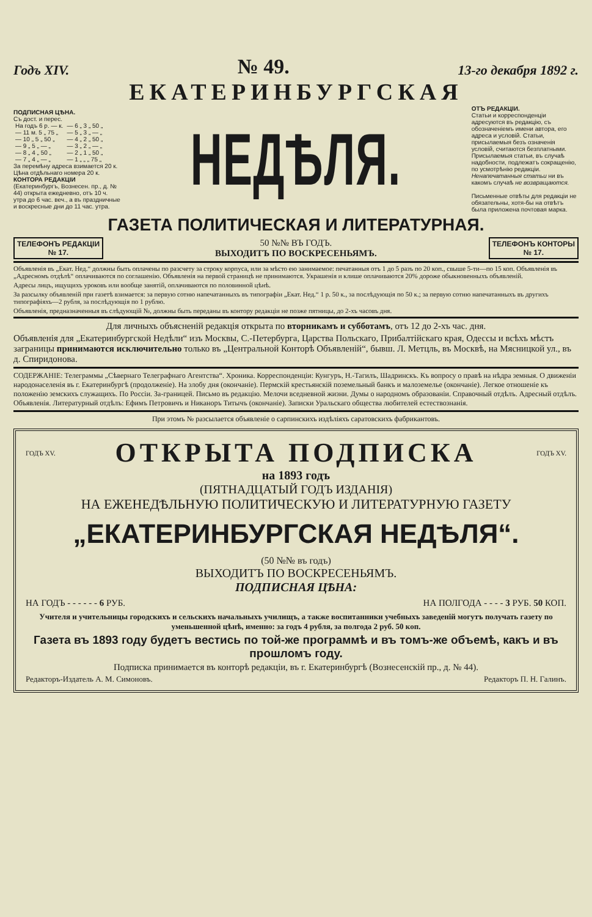Годъ XIV. № 49. 13-го декабря 1892 г.
ЕКАТЕРИНБУРГСКАЯ
ПОДПИСНАЯ ЦѢНА.
Съ дост. и перес.
| На годъ 6 р. — к. | — 6 „ 3 „ 50 „ |
| — 11 м. 5 „ 75 „ | — 5 „ 3 „ — „ |
| — 10 „ 5 „ 50 „ | — 4 „ 2 „ 50 „ |
| — 9 „ 5 „ — „ | — 3 „ 2 „ — „ |
| — 8 „ 4 „ 50 „ | — 2 „ 1 „ 50 „ |
| — 7 „ 4 „ — „ | — 1 „ „ „ 75 „ |
За перемѣну адреса взимается 20 к.
Цѣна отдѣльнаго номера 20 к.
КОНТОРА РЕДАКЦІИ
(Екатеринбургъ, Вознесен. пр., д. № 44) открыта ежедневно, отъ 10 ч. утра до 6 час. веч., а въ праздничные и воскресные дни до 11 час. утра.
НЕДѢЛЯ.
ОТЪ РЕДАКЦІИ.
Статьи и корреспонденціи адресуются въ редакцію, съ обозначеніемъ имени автора, его адреса и условій. Статьи, присылаемыя безъ означенія условій, считаются безплатными. Присылаемыя статьи, въ случаѣ надобности, подлежатъ сокращенію, по усмотрѣнію редакціи. Ненапечатанныя статьи ни въ какомъ случаѣ не возвращаются.
Письменные отвѣты для редакціи не обязательны, хотя-бы на отвѣтъ была приложена почтовая марка.
ГАЗЕТА ПОЛИТИЧЕСКАЯ И ЛИТЕРАТУРНАЯ.
ТЕЛЕФОНЪ РЕДАКЦІИ
№ 17.
50 №№ ВЪ ГОДЪ.
ВЫХОДИТЪ ПО ВОСКРЕСЕНЬЯМЪ.
ТЕЛЕФОНЪ КОНТОРЫ
№ 17.
Объявленія въ „Екат. Нед.“ должны быть оплачены по разсчету за строку корпуса, или за мѣсто ею занимаемое: печатанныя отъ 1 до 5 разъ по 20 коп., свыше 5-ти—по 15 коп. Объявленія въ „Адресномъ отдѣлѣ“ оплачиваются по соглашенію. Объявленія на первой страницѣ не принимаются. Украшенія и клише оплачиваются 20% дороже обыкновенныхъ объявленій.
Адресы лицъ, ищущихъ уроковъ или вообще занятій, оплачиваются по половинной цѣнѣ.
За разсылку объявленій при газетѣ взимается: за первую сотню напечатанныхъ въ типографіи „Екат. Нед.“ 1 р. 50 к., за послѣдующія по 50 к.; за первую сотню напечатанныхъ въ другихъ типографіяхъ—2 рубля, за послѣдующія по 1 рублю.
Объявленія, предназначенныя въ слѣдующій №, должны быть переданы въ контору редакціи не позже пятницы, до 2-хъ часовъ дня.
Для личныхъ объясненій редакція открыта по вторникамъ и субботамъ, отъ 12 до 2-хъ час. дня.
Объявленія для „Екатеринбургской Недѣли“ изъ Москвы, С.-Петербурга, Царства Польскаго, Прибалтійскаго края, Одессы и всѣхъ мѣстъ заграницы принимаются исключительно только въ „Центральной Конторѣ Объявленій“, бывш. Л. Метцль, въ Москвѣ, на Мясницкой ул., въ д. Спиридонова.
СОДЕРЖАНІЕ: Телеграммы „Сѣвернаго Телеграфнаго Агентства“. Хроника. Корреспонденціи: Кунгуръ, Н.-Тагилъ, Шадринскъ. Къ вопросу о правѣ на нѣдра земныя. О движеніи народонаселенія въ г. Екатеринбургѣ (продолженіе). На злобу дня (окончаніе). Пермскій крестьянскій поземельный банкъ и малоземелье (окончаніе). Легкое отношеніе къ положенію земскихъ служащихъ. По Россіи. За-границей. Письмо въ редакцію. Мелочи вседневной жизни. Думы о народномъ образованіи. Справочный отдѣлъ. Адресный отдѣлъ. Объявленія. Литературный отдѣлъ: Ефимъ Петровичъ и Никаноръ Титычъ (окончаніе). Записки Уральскаго общества любителей естествознанія.
При этомъ № разсылается объявленіе о сарпинскихъ издѣліяхъ саратовскихъ фабрикантовъ.
ГОДЪ XV.
ОТКРЫТА ПОДПИСКА
ГОДЪ XV.
на 1893 годъ
(ПЯТНАДЦАТЫЙ ГОДЪ ИЗДАНІЯ)
НА ЕЖЕНЕДѢЛЬНУЮ ПОЛИТИЧЕСКУЮ И ЛИТЕРАТУРНУЮ ГАЗЕТУ
„ЕКАТЕРИНБУРГСКАЯ НЕДѢЛЯ“.
(50 №№ въ годъ)
ВЫХОДИТЪ ПО ВОСКРЕСЕНЬЯМЪ.
ПОДПИСНАЯ ЦѢНА:
НА ГОДЪ - - - - - - 6 РУБ. НА ПОЛГОДА - - - - 3 РУБ. 50 КОП.
Учителя и учительницы городскихъ и сельскихъ начальныхъ училищъ, а также воспитанники учебныхъ заведеній могутъ получать газету по уменьшенной цѣнѣ, именно: за годъ 4 рубля, за полгода 2 руб. 50 коп.
Газета въ 1893 году будетъ вестись по той-же программѣ и въ томъ-же объемѣ, какъ и въ прошломъ году.
Подписка принимается въ конторѣ редакціи, въ г. Екатеринбургѣ (Вознесенскій пр., д. № 44).
Редакторъ-Издатель А. М. Симоновъ. Редакторъ П. Н. Галинъ.